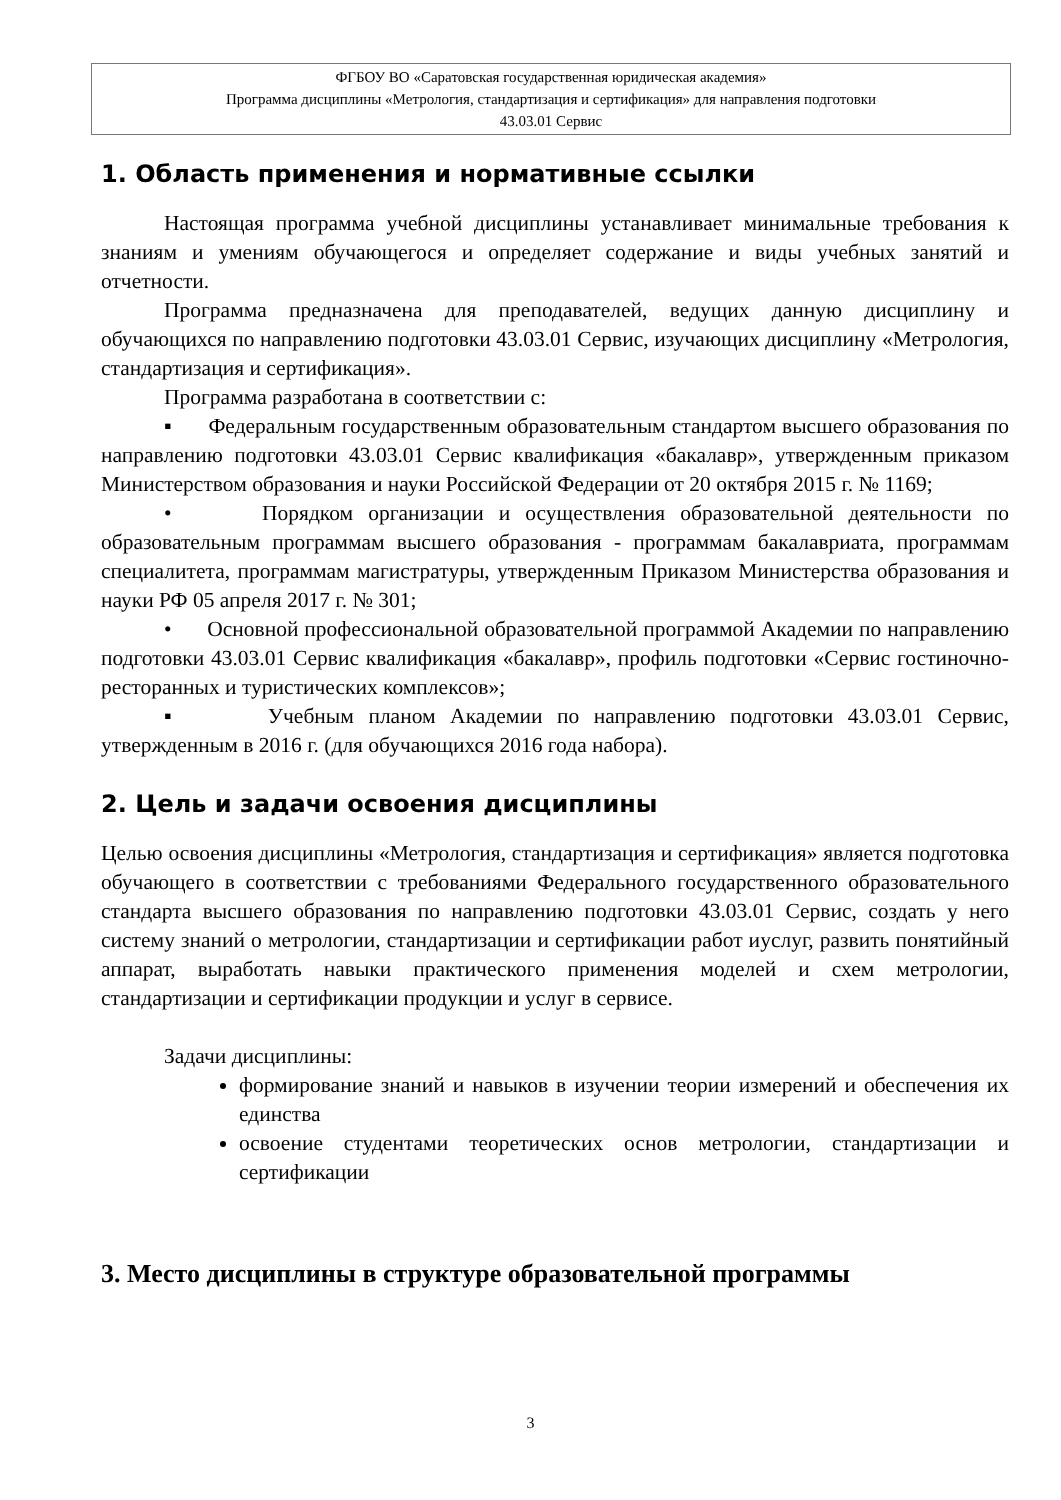ФГБОУ ВО «Саратовская государственная юридическая академия»
Программа дисциплины «Метрология, стандартизация и сертификация» для направления подготовки
43.03.01 Сервис
1. Область применения и нормативные ссылки
Настоящая программа учебной дисциплины устанавливает минимальные требования к знаниям и умениям обучающегося и определяет содержание и виды учебных занятий и отчетности.
Программа предназначена для преподавателей, ведущих данную дисциплину и обучающихся по направлению подготовки 43.03.01 Сервис, изучающих дисциплину «Метрология, стандартизация и сертификация».
Программа разработана в соответствии с:
▪ Федеральным государственным образовательным стандартом высшего образования по направлению подготовки 43.03.01 Сервис квалификация «бакалавр», утвержденным приказом Министерством образования и науки Российской Федерации от 20 октября 2015 г. № 1169;
• Порядком организации и осуществления образовательной деятельности по образовательным программам высшего образования - программам бакалавриата, программам специалитета, программам магистратуры, утвержденным Приказом Министерства образования и науки РФ 05 апреля 2017 г. № 301;
• Основной профессиональной образовательной программой Академии по направлению подготовки 43.03.01 Сервис квалификация «бакалавр», профиль подготовки «Сервис гостиночно-ресторанных и туристических комплексов»;
▪ Учебным планом Академии по направлению подготовки 43.03.01 Сервис, утвержденным в 2016 г. (для обучающихся 2016 года набора).
2. Цель и задачи освоения дисциплины
Целью освоения дисциплины «Метрология, стандартизация и сертификация» является подготовка обучающего в соответствии с требованиями Федерального государственного образовательного стандарта высшего образования по направлению подготовки 43.03.01 Сервис, создать у него систему знаний о метрологии, стандартизации и сертификации работ иуслуг, развить понятийный аппарат, выработать навыки практического применения моделей и схем метрологии, стандартизации и сертификации продукции и услуг в сервисе.
Задачи дисциплины:
формирование знаний и навыков в изучении теории измерений и обеспечения их единства
освоение студентами теоретических основ метрологии, стандартизации и сертификации
3. Место дисциплины в структуре образовательной программы
3